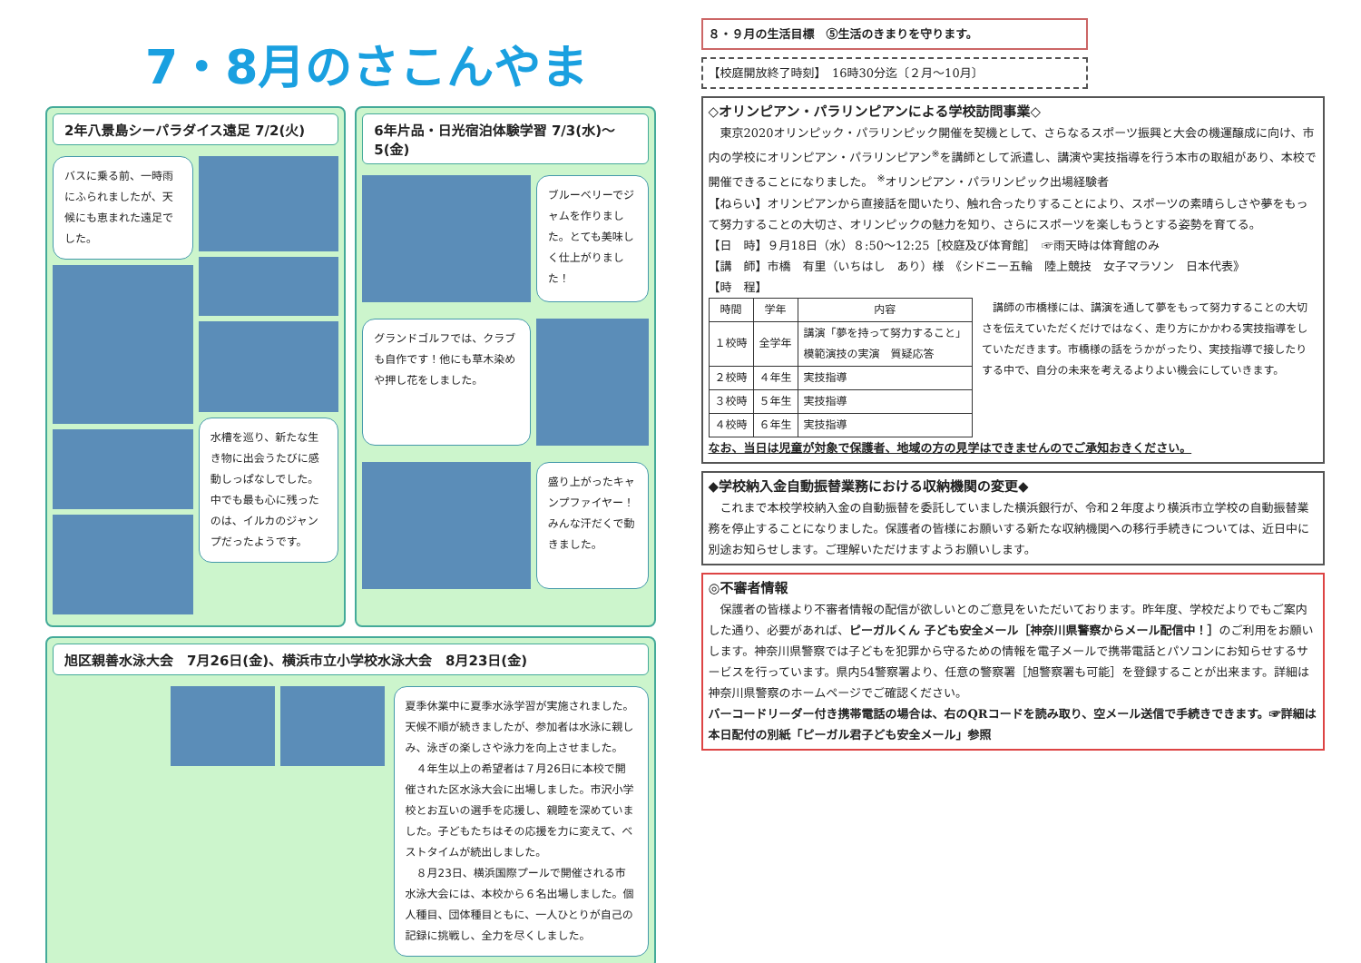7・8月のさこんやま
2年八景島シーパラダイス遠足 7/2(火)
バスに乗る前、一時雨にふられましたが、天候にも恵まれた遠足でした。
水槽を巡り、新たな生き物に出会うたびに感動しっぱなしでした。中でも最も心に残ったのは、イルカのジャンプだったようです。
6年片品・日光宿泊体験学習 7/3(水)～5(金)
ブルーベリーでジャムを作りました。とても美味しく仕上がりました！
グランドゴルフでは、クラブも自作です！他にも草木染めや押し花をしました。
盛り上がったキャンプファイヤー！みんな汗だくで動きました。
旭区親善水泳大会　7月26日(金)、横浜市立小学校水泳大会　8月23日(金)
夏季休業中に夏季水泳学習が実施されました。天候不順が続きましたが、参加者は水泳に親しみ、泳ぎの楽しさや泳力を向上させました。
　４年生以上の希望者は７月26日に本校で開催された区水泳大会に出場しました。市沢小学校とお互いの選手を応援し、親睦を深めていました。子どもたちはその応援を力に変えて、ベストタイムが続出しました。
　８月23日、横浜国際プールで開催される市水泳大会には、本校から６名出場しました。個人種目、団体種目ともに、一人ひとりが自己の記録に挑戦し、全力を尽くしました。
８・９月の生活目標　⑤生活のきまりを守ります。
【校庭開放終了時刻】　16時30分迄〔２月～10月〕
◇オリンピアン・パラリンピアンによる学校訪問事業◇
　東京2020オリンピック・パラリンピック開催を契機として、さらなるスポーツ振興と大会の機運醸成に向け、市内の学校にオリンピアン・パラリンピアン<sup>※</sup>を講師として派遣し、講演や実技指導を行う本市の取組があり、本校で開催できることになりました。 <sup>※</sup>オリンピアン・パラリンピック出場経験者
【ねらい】オリンピアンから直接話を聞いたり、触れ合ったりすることにより、スポーツの素晴らしさや夢をもって努力することの大切さ、オリンピックの魅力を知り、さらにスポーツを楽しもうとする姿勢を育てる。
【日　時】９月18日（水）８:50～12:25［校庭及び体育館］　☞雨天時は体育館のみ
【講　師】市橋　有里（いちはし　あり）様　《シドニー五輪　陸上競技　女子マラソン　日本代表》
【時　程】
| 時間 | 学年 | 内容 |
| --- | --- | --- |
| １校時 | 全学年 | 講演「夢を持って努力すること」 模範演技の実演 質疑応答 |
| ２校時 | ４年生 | 実技指導 |
| ３校時 | ５年生 | 実技指導 |
| ４校時 | ６年生 | 実技指導 |
　講師の市橋様には、講演を通して夢をもって努力することの大切さを伝えていただくだけではなく、走り方にかかわる実技指導をしていただきます。市橋様の話をうかがったり、実技指導で接したりする中で、自分の未来を考えるよりよい機会にしていきます。
なお、当日は児童が対象で保護者、地域の方の見学はできませんのでご承知おきください。
◆学校納入金自動振替業務における収納機関の変更◆
　これまで本校学校納入金の自動振替を委託していました横浜銀行が、令和２年度より横浜市立学校の自動振替業務を停止することになりました。保護者の皆様にお願いする新たな収納機関への移行手続きについては、近日中に別途お知らせします。ご理解いただけますようお願いします。
◎不審者情報
　保護者の皆様より不審者情報の配信が欲しいとのご意見をいただいております。昨年度、学校だよりでもご案内した通り、必要があれば、ピーガルくん 子ども安全メール［神奈川県警察からメール配信中！］のご利用をお願いします。神奈川県警察では子どもを犯罪から守るための情報を電子メールで携帯電話とパソコンにお知らせするサービスを行っています。県内54警察署より、任意の警察署［旭警察署も可能］を登録することが出来ます。詳細は神奈川県警察のホームページでご確認ください。
バーコードリーダー付き携帯電話の場合は、右のQRコードを読み取り、空メール送信で手続きできます。☞詳細は本日配付の別紙「ピーガル君子ども安全メール」参照